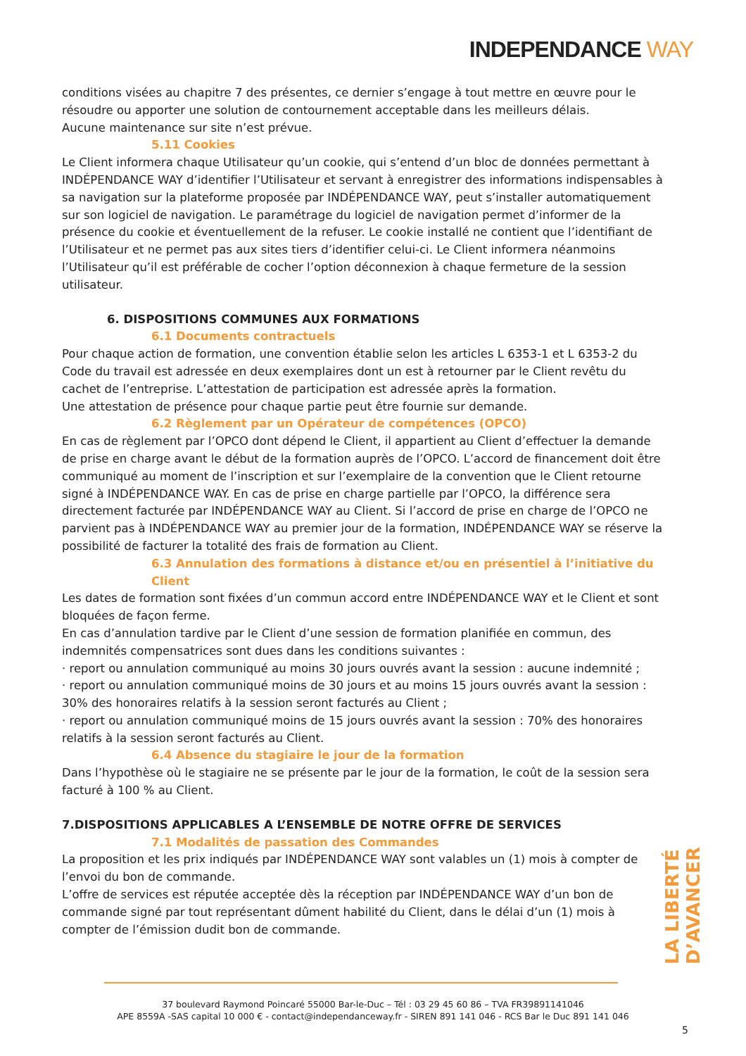INDEPENDANCE WAY
conditions visées au chapitre 7 des présentes, ce dernier s’engage à tout mettre en œuvre pour le résoudre ou apporter une solution de contournement acceptable dans les meilleurs délais.
Aucune maintenance sur site n’est prévue.
5.11 Cookies
Le Client informera chaque Utilisateur qu’un cookie, qui s’entend d’un bloc de données permettant à INDÉPENDANCE WAY d’identifier l’Utilisateur et servant à enregistrer des informations indispensables à sa navigation sur la plateforme proposée par INDÉPENDANCE WAY, peut s’installer automatiquement sur son logiciel de navigation. Le paramétrage du logiciel de navigation permet d’informer de la présence du cookie et éventuellement de la refuser. Le cookie installé ne contient que l’identifiant de l’Utilisateur et ne permet pas aux sites tiers d’identifier celui-ci. Le Client informera néanmoins l’Utilisateur qu’il est préférable de cocher l’option déconnexion à chaque fermeture de la session utilisateur.
6. DISPOSITIONS COMMUNES AUX FORMATIONS
6.1 Documents contractuels
Pour chaque action de formation, une convention établie selon les articles L 6353-1 et L 6353-2 du Code du travail est adressée en deux exemplaires dont un est à retourner par le Client revêtu du cachet de l’entreprise. L’attestation de participation est adressée après la formation.
Une attestation de présence pour chaque partie peut être fournie sur demande.
6.2 Règlement par un Opérateur de compétences (OPCO)
En cas de règlement par l’OPCO dont dépend le Client, il appartient au Client d’effectuer la demande de prise en charge avant le début de la formation auprès de l’OPCO. L’accord de financement doit être communiqué au moment de l’inscription et sur l’exemplaire de la convention que le Client retourne signé à INDÉPENDANCE WAY. En cas de prise en charge partielle par l’OPCO, la différence sera directement facturée par INDÉPENDANCE WAY au Client. Si l’accord de prise en charge de l’OPCO ne parvient pas à INDÉPENDANCE WAY au premier jour de la formation, INDÉPENDANCE WAY se réserve la possibilité de facturer la totalité des frais de formation au Client.
6.3 Annulation des formations à distance et/ou en présentiel à l’initiative du Client
Les dates de formation sont fixées d’un commun accord entre INDÉPENDANCE WAY et le Client et sont bloquées de façon ferme.
En cas d’annulation tardive par le Client d’une session de formation planifiée en commun, des indemnités compensatrices sont dues dans les conditions suivantes :
· report ou annulation communiqué au moins 30 jours ouvrés avant la session : aucune indemnité ;
· report ou annulation communiqué moins de 30 jours et au moins 15 jours ouvrés avant la session : 30% des honoraires relatifs à la session seront facturés au Client ;
· report ou annulation communiqué moins de 15 jours ouvrés avant la session : 70% des honoraires relatifs à la session seront facturés au Client.
6.4 Absence du stagiaire le jour de la formation
Dans l’hypothèse où le stagiaire ne se présente par le jour de la formation, le coût de la session sera facturé à 100 % au Client.
7.DISPOSITIONS APPLICABLES A L’ENSEMBLE DE NOTRE OFFRE DE SERVICES
7.1 Modalités de passation des Commandes
La proposition et les prix indiqués par INDÉPENDANCE WAY sont valables un (1) mois à compter de l’envoi du bon de commande.
L’offre de services est réputée acceptée dès la réception par INDÉPENDANCE WAY d’un bon de commande signé par tout représentant dûment habilité du Client, dans le délai d’un (1) mois à compter de l’émission dudit bon de commande.
LA LIBERTÉ D’AVANCER
37 boulevard Raymond Poincaré 55000 Bar-le-Duc – Tél : 03 29 45 60 86 – TVA FR39891141046
APE 8559A -SAS capital 10 000 € - contact@independanceway.fr - SIREN 891 141 046 - RCS Bar le Duc 891 141 046
5